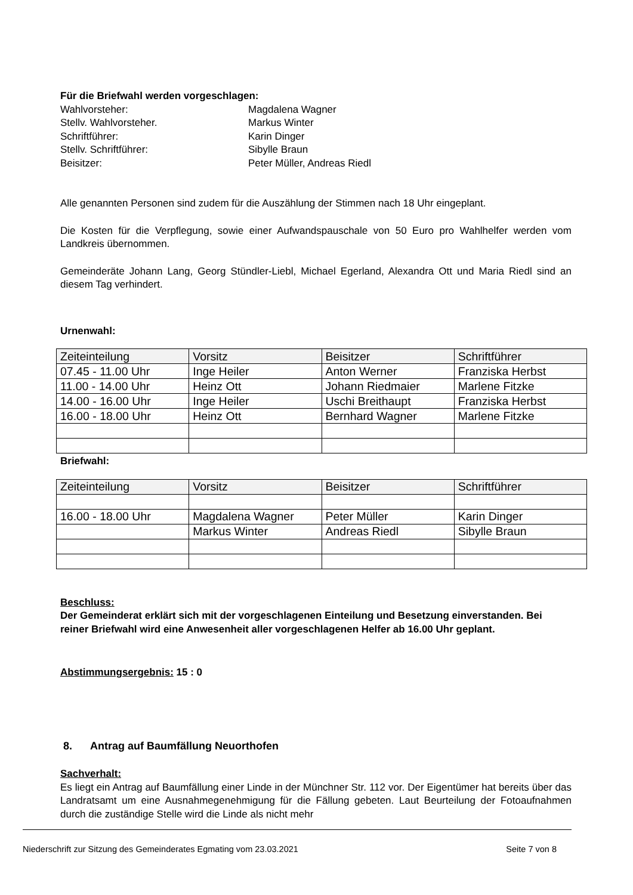Für die Briefwahl werden vorgeschlagen:
Wahlvorsteher: Magdalena Wagner
Stellv. Wahlvorsteher. Markus Winter
Schriftführer: Karin Dinger
Stellv. Schriftführer: Sibylle Braun
Beisitzer: Peter Müller, Andreas Riedl
Alle genannten Personen sind zudem für die Auszählung der Stimmen nach 18 Uhr eingeplant.
Die Kosten für die Verpflegung, sowie einer Aufwandspauschale von 50 Euro pro Wahlhelfer werden vom Landkreis übernommen.
Gemeinderäte Johann Lang, Georg Stündler-Liebl, Michael Egerland, Alexandra Ott und Maria Riedl sind an diesem Tag verhindert.
Urnenwahl:
| Zeiteinteilung | Vorsitz | Beisitzer | Schriftführer |
| --- | --- | --- | --- |
| 07.45 - 11.00 Uhr | Inge Heiler | Anton Werner | Franziska Herbst |
| 11.00 - 14.00 Uhr | Heinz Ott | Johann Riedmaier | Marlene Fitzke |
| 14.00 - 16.00 Uhr | Inge Heiler | Uschi Breithaupt | Franziska Herbst |
| 16.00 - 18.00 Uhr | Heinz Ott | Bernhard Wagner | Marlene Fitzke |
Briefwahl:
| Zeiteinteilung | Vorsitz | Beisitzer | Schriftführer |
| --- | --- | --- | --- |
| 16.00 - 18.00 Uhr | Magdalena Wagner | Peter Müller | Karin Dinger |
| | Markus Winter | Andreas Riedl | Sibylle Braun |
Beschluss:
Der Gemeinderat erklärt sich mit der vorgeschlagenen Einteilung und Besetzung einverstanden. Bei reiner Briefwahl wird eine Anwesenheit aller vorgeschlagenen Helfer ab 16.00 Uhr geplant.
Abstimmungsergebnis: 15 : 0
8. Antrag auf Baumfällung Neuorthofen
Sachverhalt:
Es liegt ein Antrag auf Baumfällung einer Linde in der Münchner Str. 112 vor. Der Eigentümer hat bereits über das Landratsamt um eine Ausnahmegenehmigung für die Fällung gebeten. Laut Beurteilung der Fotoaufnahmen durch die zuständige Stelle wird die Linde als nicht mehr
Niederschrift zur Sitzung des Gemeinderates Egmating vom 23.03.2021 Seite 7 von 8